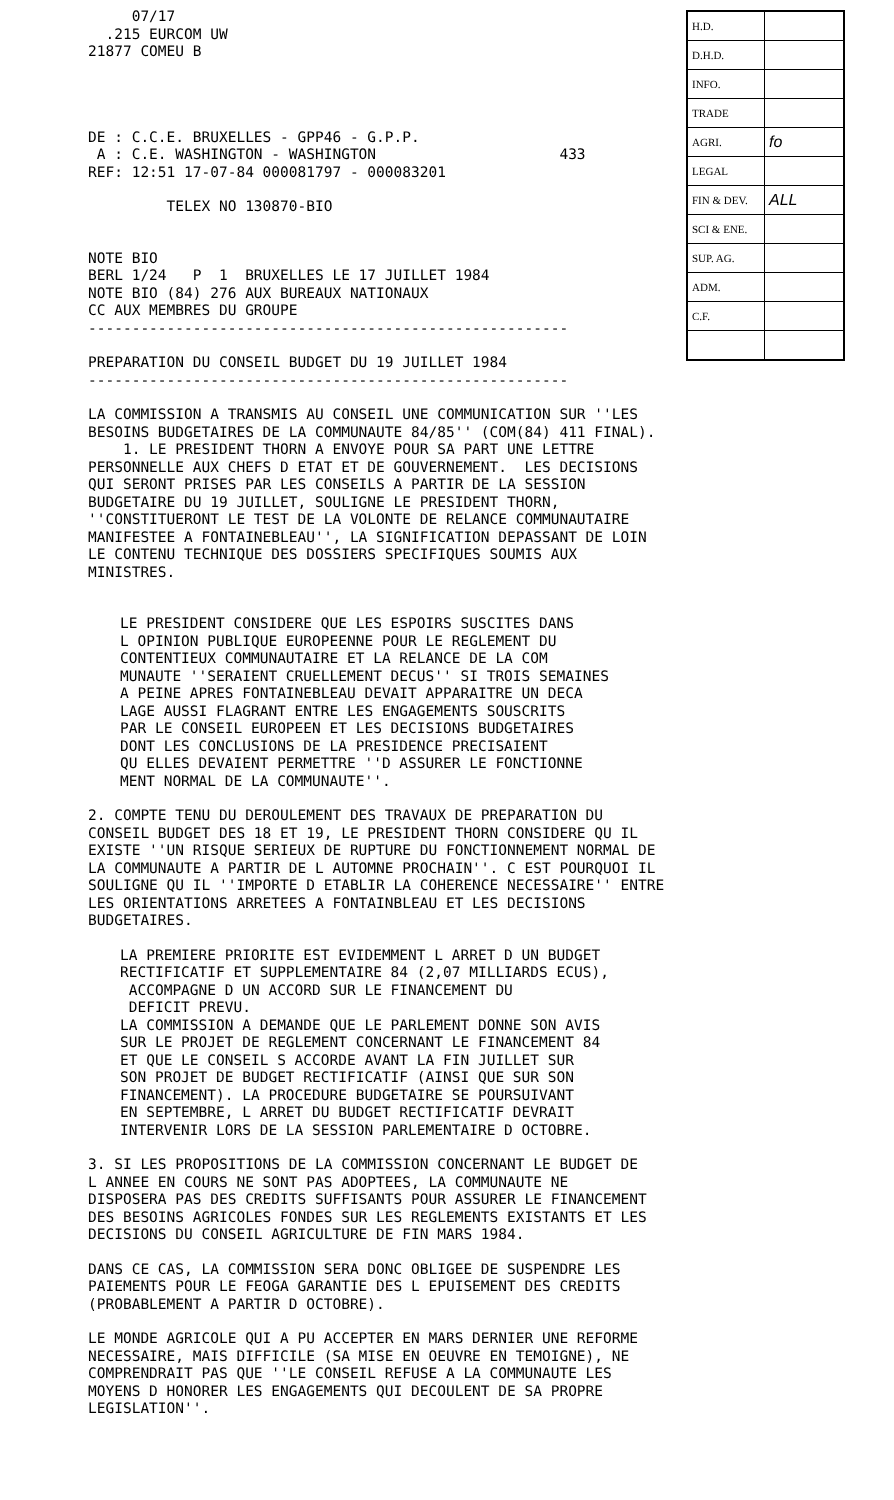| H.D. | |
| D.H.D. | |
| INFO. | |
| TRADE | |
| AGRI. | fo |
| LEGAL | |
| FIN & DEV. | ALL |
| SCI & ENE. | |
| SUP. AG. | |
| ADM. | |
| C.F. | |
07/17
.215 EURCOM UW
21877 COMEU B
DE : C.C.E. BRUXELLES - GPP46 - G.P.P.
A : C.E. WASHINGTON - WASHINGTON 433
REF: 12:51 17-07-84 000081797 - 000083201
TELEX NO 130870-BIO
NOTE BIO
BERL 1/24 P 1 BRUXELLES LE 17 JUILLET 1984
NOTE BIO (84) 276 AUX BUREAUX NATIONAUX
CC AUX MEMBRES DU GROUPE
-------------------------------------------------------
PREPARATION DU CONSEIL BUDGET DU 19 JUILLET 1984
-------------------------------------------------------
LA COMMISSION A TRANSMIS AU CONSEIL UNE COMMUNICATION SUR ''LES BESOINS BUDGETAIRES DE LA COMMUNAUTE 84/85'' (COM(84) 411 FINAL). 1. LE PRESIDENT THORN A ENVOYE POUR SA PART UNE LETTRE PERSONNELLE AUX CHEFS D ETAT ET DE GOUVERNEMENT. LES DECISIONS QUI SERONT PRISES PAR LES CONSEILS A PARTIR DE LA SESSION BUDGETAIRE DU 19 JUILLET, SOULIGNE LE PRESIDENT THORN, ''CONSTITUERONT LE TEST DE LA VOLONTE DE RELANCE COMMUNAUTAIRE MANIFESTEE A FONTAINEBLEAU'', LA SIGNIFICATION DEPASSANT DE LOIN LE CONTENU TECHNIQUE DES DOSSIERS SPECIFIQUES SOUMIS AUX MINISTRES.
LE PRESIDENT CONSIDERE QUE LES ESPOIRS SUSCITES DANS L OPINION PUBLIQUE EUROPEENNE POUR LE REGLEMENT DU CONTENTIEUX COMMUNAUTAIRE ET LA RELANCE DE LA COM MUNAUTE ''SERAIENT CRUELLEMENT DECUS'' SI TROIS SEMAINES A PEINE APRES FONTAINEBLEAU DEVAIT APPARAITRE UN DECA LAGE AUSSI FLAGRANT ENTRE LES ENGAGEMENTS SOUSCRITS PAR LE CONSEIL EUROPEEN ET LES DECISIONS BUDGETAIRES DONT LES CONCLUSIONS DE LA PRESIDENCE PRECISAIENT QU ELLES DEVAIENT PERMETTRE ''D ASSURER LE FONCTIONNE MENT NORMAL DE LA COMMUNAUTE''.
2. COMPTE TENU DU DEROULEMENT DES TRAVAUX DE PREPARATION DU CONSEIL BUDGET DES 18 ET 19, LE PRESIDENT THORN CONSIDERE QU IL EXISTE ''UN RISQUE SERIEUX DE RUPTURE DU FONCTIONNEMENT NORMAL DE LA COMMUNAUTE A PARTIR DE L AUTOMNE PROCHAIN''. C EST POURQUOI IL SOULIGNE QU IL ''IMPORTE D ETABLIR LA COHERENCE NECESSAIRE'' ENTRE LES ORIENTATIONS ARRETEES A FONTAINBLEAU ET LES DECISIONS BUDGETAIRES.
LA PREMIERE PRIORITE EST EVIDEMMENT L ARRET D UN BUDGET RECTIFICATIF ET SUPPLEMENTAIRE 84 (2,07 MILLIARDS ECUS), ACCOMPAGNE D UN ACCORD SUR LE FINANCEMENT DU DEFICIT PREVU. LA COMMISSION A DEMANDE QUE LE PARLEMENT DONNE SON AVIS SUR LE PROJET DE REGLEMENT CONCERNANT LE FINANCEMENT 84 ET QUE LE CONSEIL S ACCORDE AVANT LA FIN JUILLET SUR SON PROJET DE BUDGET RECTIFICATIF (AINSI QUE SUR SON FINANCEMENT). LA PROCEDURE BUDGETAIRE SE POURSUIVANT EN SEPTEMBRE, L ARRET DU BUDGET RECTIFICATIF DEVRAIT INTERVENIR LORS DE LA SESSION PARLEMENTAIRE D OCTOBRE.
3. SI LES PROPOSITIONS DE LA COMMISSION CONCERNANT LE BUDGET DE L ANNEE EN COURS NE SONT PAS ADOPTEES, LA COMMUNAUTE NE DISPOSERA PAS DES CREDITS SUFFISANTS POUR ASSURER LE FINANCEMENT DES BESOINS AGRICOLES FONDES SUR LES REGLEMENTS EXISTANTS ET LES DECISIONS DU CONSEIL AGRICULTURE DE FIN MARS 1984.
DANS CE CAS, LA COMMISSION SERA DONC OBLIGEE DE SUSPENDRE LES PAIEMENTS POUR LE FEOGA GARANTIE DES L EPUISEMENT DES CREDITS (PROBABLEMENT A PARTIR D OCTOBRE).
LE MONDE AGRICOLE QUI A PU ACCEPTER EN MARS DERNIER UNE REFORME NECESSAIRE, MAIS DIFFICILE (SA MISE EN OEUVRE EN TEMOIGNE), NE COMPRENDRAIT PAS QUE ''LE CONSEIL REFUSE A LA COMMUNAUTE LES MOYENS D HONORER LES ENGAGEMENTS QUI DECOULENT DE SA PROPRE LEGISLATION''.